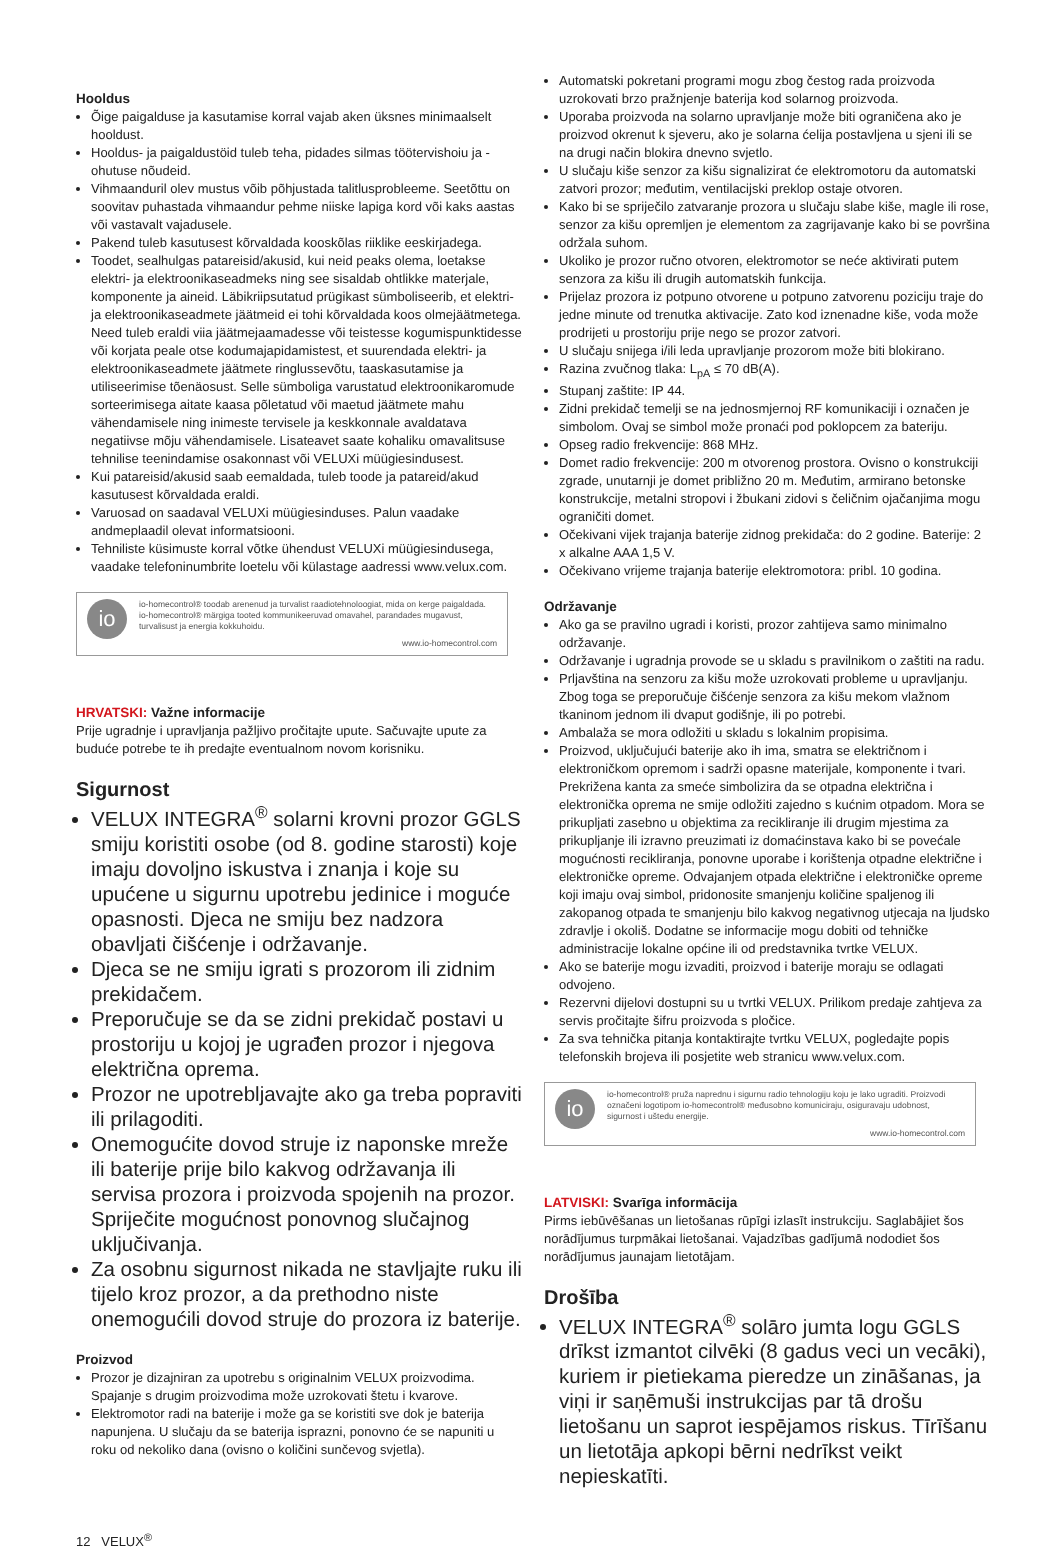Hooldus
Õige paigalduse ja kasutamise korral vajab aken üksnes minimaalselt hooldust.
Hooldus- ja paigaldustöid tuleb teha, pidades silmas töötervishoiu ja -ohutuse nõudeid.
Vihmaanduril olev mustus võib põhjustada talitlusprobleeme. Seetõttu on soovitav puhastada vihmaandur pehme niiske lapiga kord või kaks aastas või vastavalt vajadusele.
Pakend tuleb kasutusest kõrvaldada kooskõlas riiklike eeskirjadega.
Toodet, sealhulgas patareisid/akusid, kui neid peaks olema, loetakse elektri- ja elektroonikaseadmeks ning see sisaldab ohtlikke materjale, komponente ja aineid. Läbikriipsutatud prügikast sümboliseerib, et elektri- ja elektroonikaseadmete jäätmeid ei tohi kõrvaldada koos olmejäätmetega. Need tuleb eraldi viia jäätmejaamadesse või teistesse kogumispunktidesse või korjata peale otse kodumajapidamistest, et suurendada elektri- ja elektroonikaseadmete jäätmete ringlussevõtu, taaskasutamise ja utiliseerimise tõenäosust. Selle sümboliga varustatud elektroonikaromude sorteerimisega aitate kaasa põletatud või maetud jäätmete mahu vähendamisele ning inimeste tervisele ja keskkonnale avaldatava negatiivse mõju vähendamisele. Lisateavet saate kohaliku omavalitsuse tehnilise teenindamise osakonnast või VELUXi müügiesindusest.
Kui patareisid/akusid saab eemaldada, tuleb toode ja patareid/akud kasutusest kõrvaldada eraldi.
Varuosad on saadaval VELUXi müügiesinduses. Palun vaadake andmeplaadil olevat informatsiooni.
Tehniliste küsimuste korral võtke ühendust VELUXi müügiesindusega, vaadake telefoninumbrite loetelu või külastage aadressi www.velux.com.
io
io-homecontrol® toodab arenenud ja turvalist raadiotehnoloogiat, mida on kerge paigaldada. io-homecontrol® märgiga tooted kommunikeeruvad omavahel, parandades mugavust, turvalisust ja energia kokkuhoidu.
www.io-homecontrol.com
HRVATSKI: Važne informacije
Prije ugradnje i upravljanja pažljivo pročitajte upute. Sačuvajte upute za buduće potrebe te ih predajte eventualnom novom korisniku.
Sigurnost
VELUX INTEGRA<sup>®</sup> solarni krovni prozor GGLS smiju koristiti osobe (od 8. godine starosti) koje imaju dovoljno iskustva i znanja i koje su upućene u sigurnu upotrebu jedinice i moguće opasnosti. Djeca ne smiju bez nadzora obavljati čišćenje i održavanje.
Djeca se ne smiju igrati s prozorom ili zidnim prekidačem.
Preporučuje se da se zidni prekidač postavi u prostoriju u kojoj je ugrađen prozor i njegova električna oprema.
Prozor ne upotrebljavajte ako ga treba popraviti ili prilagoditi.
Onemogućite dovod struje iz naponske mreže ili baterije prije bilo kakvog održavanja ili servisa prozora i proizvoda spojenih na prozor. Spriječite mogućnost ponovnog slučajnog uključivanja.
Za osobnu sigurnost nikada ne stavljajte ruku ili tijelo kroz prozor, a da prethodno niste onemogućili dovod struje do prozora iz baterije.
Proizvod
Prozor je dizajniran za upotrebu s originalnim VELUX proizvodima. Spajanje s drugim proizvodima može uzrokovati štetu i kvarove.
Elektromotor radi na baterije i može ga se koristiti sve dok je baterija napunjena. U slučaju da se baterija isprazni, ponovno će se napuniti u roku od nekoliko dana (ovisno o količini sunčevog svjetla).
Automatski pokretani programi mogu zbog čestog rada proizvoda uzrokovati brzo pražnjenje baterija kod solarnog proizvoda.
Uporaba proizvoda na solarno upravljanje može biti ograničena ako je proizvod okrenut k sjeveru, ako je solarna ćelija postavljena u sjeni ili se na drugi način blokira dnevno svjetlo.
U slučaju kiše senzor za kišu signalizirat će elektromotoru da automatski zatvori prozor; međutim, ventilacijski preklop ostaje otvoren.
Kako bi se spriječilo zatvaranje prozora u slučaju slabe kiše, magle ili rose, senzor za kišu opremljen je elementom za zagrijavanje kako bi se površina održala suhom.
Ukoliko je prozor ručno otvoren, elektromotor se neće aktivirati putem senzora za kišu ili drugih automatskih funkcija.
Prijelaz prozora iz potpuno otvorene u potpuno zatvorenu poziciju traje do jedne minute od trenutka aktivacije. Zato kod iznenadne kiše, voda može prodrijeti u prostoriju prije nego se prozor zatvori.
U slučaju snijega i/ili leda upravljanje prozorom može biti blokirano.
Razina zvučnog tlaka: L<sub>pA</sub> ≤ 70 dB(A).
Stupanj zaštite: IP 44.
Zidni prekidač temelji se na jednosmjernoj RF komunikaciji i označen je simbolom. Ovaj se simbol može pronaći pod poklopcem za bateriju.
Opseg radio frekvencije: 868 MHz.
Domet radio frekvencije: 200 m otvorenog prostora. Ovisno o konstrukciji zgrade, unutarnji je domet približno 20 m. Međutim, armirano betonske konstrukcije, metalni stropovi i žbukani zidovi s čeličnim ojačanjima mogu ograničiti domet.
Očekivani vijek trajanja baterije zidnog prekidača: do 2 godine. Baterije: 2 x alkalne AAA 1,5 V.
Očekivano vrijeme trajanja baterije elektromotora: pribl. 10 godina.
Održavanje
Ako ga se pravilno ugradi i koristi, prozor zahtijeva samo minimalno održavanje.
Održavanje i ugradnja provode se u skladu s pravilnikom o zaštiti na radu.
Prljavština na senzoru za kišu može uzrokovati probleme u upravljanju. Zbog toga se preporučuje čišćenje senzora za kišu mekom vlažnom tkaninom jednom ili dvaput godišnje, ili po potrebi.
Ambalaža se mora odložiti u skladu s lokalnim propisima.
Proizvod, uključujući baterije ako ih ima, smatra se električnom i elektroničkom opremom i sadrži opasne materijale, komponente i tvari. Prekrižena kanta za smeće simbolizira da se otpadna električna i elektronička oprema ne smije odložiti zajedno s kućnim otpadom. Mora se prikupljati zasebno u objektima za recikliranje ili drugim mjestima za prikupljanje ili izravno preuzimati iz domaćinstava kako bi se povećale mogućnosti recikliranja, ponovne uporabe i korištenja otpadne električne i elektroničke opreme. Odvajanjem otpada električne i elektroničke opreme koji imaju ovaj simbol, pridonosite smanjenju količine spaljenog ili zakopanog otpada te smanjenju bilo kakvog negativnog utjecaja na ljudsko zdravlje i okoliš. Dodatne se informacije mogu dobiti od tehničke administracije lokalne općine ili od predstavnika tvrtke VELUX.
Ako se baterije mogu izvaditi, proizvod i baterije moraju se odlagati odvojeno.
Rezervni dijelovi dostupni su u tvrtki VELUX. Prilikom predaje zahtjeva za servis pročitajte šifru proizvoda s pločice.
Za sva tehnička pitanja kontaktirajte tvrtku VELUX, pogledajte popis telefonskih brojeva ili posjetite web stranicu www.velux.com.
io
io-homecontrol® pruža naprednu i sigurnu radio tehnologiju koju je lako ugraditi. Proizvodi označeni logotipom io-homecontrol® međusobno komuniciraju, osiguravaju udobnost, sigurnost i uštedu energije.
www.io-homecontrol.com
LATVISKI: Svarīga informācija
Pirms iebūvēšanas un lietošanas rūpīgi izlasīt instrukciju. Saglabājiet šos norādījumus turpmākai lietošanai. Vajadzības gadījumā nododiet šos norādījumus jaunajam lietotājam.
Drošība
VELUX INTEGRA<sup>®</sup> solāro jumta logu GGLS drīkst izmantot cilvēki (8 gadus veci un vecāki), kuriem ir pietiekama pieredze un zināšanas, ja viņi ir saņēmuši instrukcijas par tā drošu lietošanu un saprot iespējamos riskus. Tīrīšanu un lietotāja apkopi bērni nedrīkst veikt nepieskatīti.
12 VELUX<sup>®</sup>